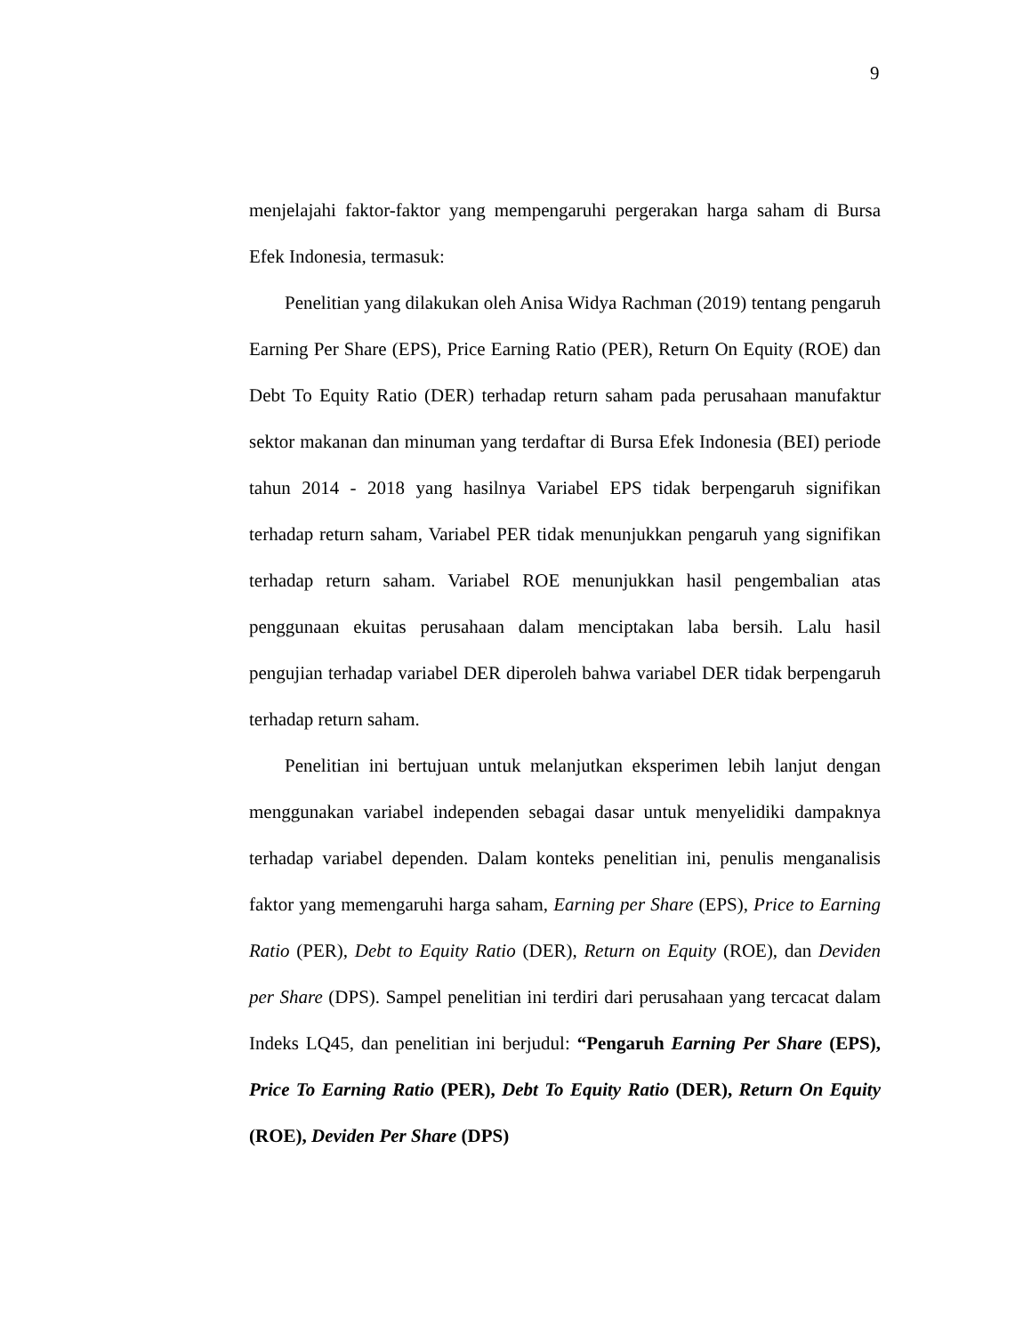9
menjelajahi faktor-faktor yang mempengaruhi pergerakan harga saham di Bursa Efek Indonesia, termasuk:
Penelitian yang dilakukan oleh Anisa Widya Rachman (2019) tentang pengaruh Earning Per Share (EPS), Price Earning Ratio (PER), Return On Equity (ROE) dan Debt To Equity Ratio (DER) terhadap return saham pada perusahaan manufaktur sektor makanan dan minuman yang terdaftar di Bursa Efek Indonesia (BEI) periode tahun 2014 - 2018 yang hasilnya Variabel EPS tidak berpengaruh signifikan terhadap return saham, Variabel PER tidak menunjukkan pengaruh yang signifikan terhadap return saham. Variabel ROE menunjukkan hasil pengembalian atas penggunaan ekuitas perusahaan dalam menciptakan laba bersih. Lalu hasil pengujian terhadap variabel DER diperoleh bahwa variabel DER tidak berpengaruh terhadap return saham.
Penelitian ini bertujuan untuk melanjutkan eksperimen lebih lanjut dengan menggunakan variabel independen sebagai dasar untuk menyelidiki dampaknya terhadap variabel dependen. Dalam konteks penelitian ini, penulis menganalisis faktor yang memengaruhi harga saham, Earning per Share (EPS), Price to Earning Ratio (PER), Debt to Equity Ratio (DER), Return on Equity (ROE), dan Deviden per Share (DPS). Sampel penelitian ini terdiri dari perusahaan yang tercacat dalam Indeks LQ45, dan penelitian ini berjudul: “Pengaruh Earning Per Share (EPS), Price To Earning Ratio (PER), Debt To Equity Ratio (DER), Return On Equity (ROE), Deviden Per Share (DPS)